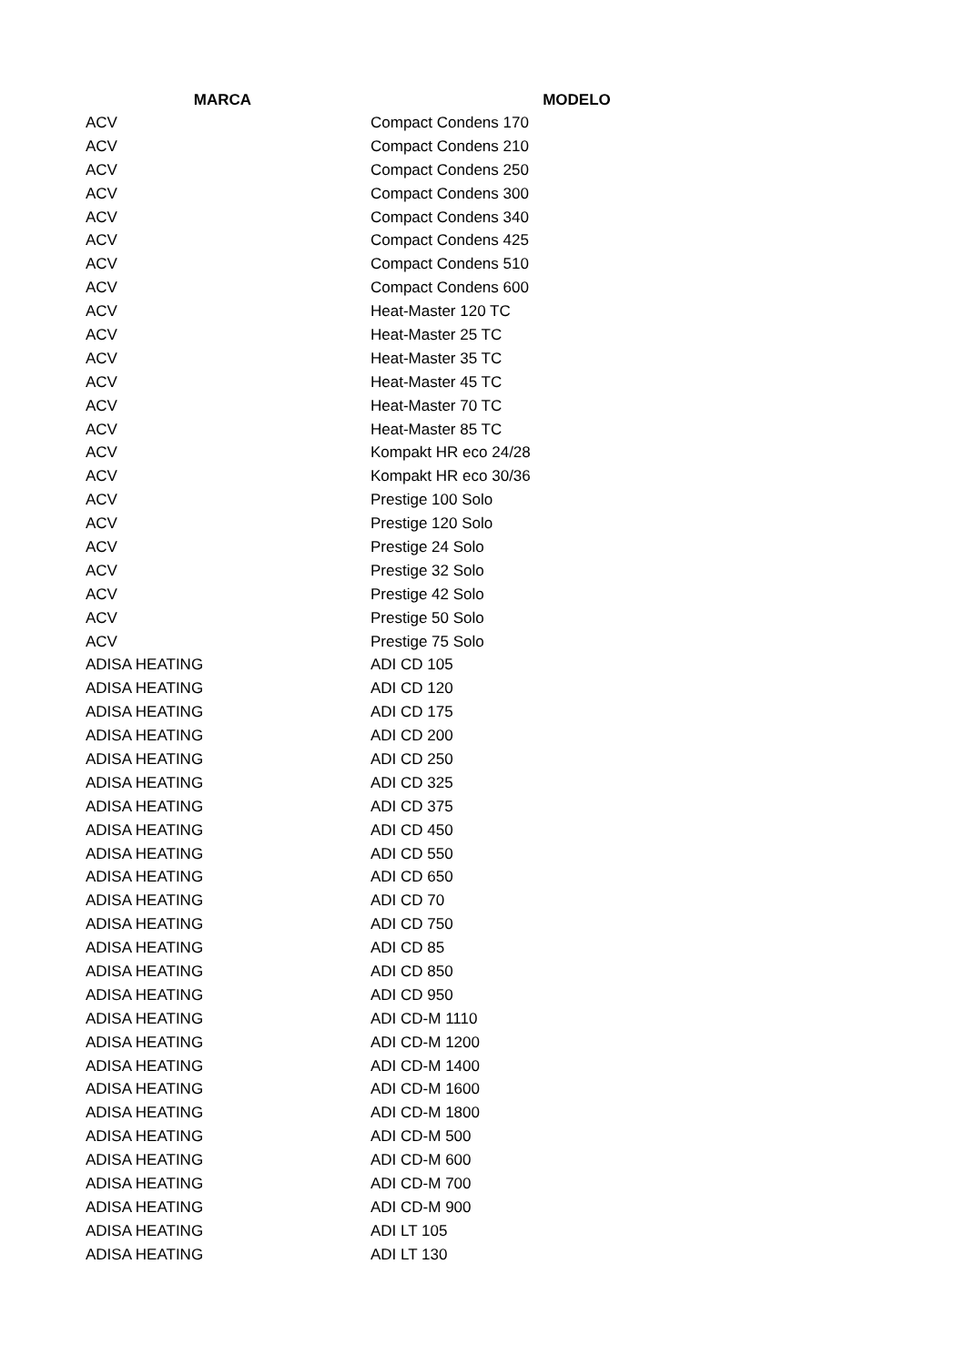| MARCA | MODELO |
| --- | --- |
| ACV | Compact Condens 170 |
| ACV | Compact Condens 210 |
| ACV | Compact Condens 250 |
| ACV | Compact Condens 300 |
| ACV | Compact Condens 340 |
| ACV | Compact Condens 425 |
| ACV | Compact Condens 510 |
| ACV | Compact Condens 600 |
| ACV | Heat-Master 120 TC |
| ACV | Heat-Master 25 TC |
| ACV | Heat-Master 35 TC |
| ACV | Heat-Master 45 TC |
| ACV | Heat-Master 70 TC |
| ACV | Heat-Master 85 TC |
| ACV | Kompakt HR eco 24/28 |
| ACV | Kompakt HR eco 30/36 |
| ACV | Prestige 100 Solo |
| ACV | Prestige 120 Solo |
| ACV | Prestige 24 Solo |
| ACV | Prestige 32 Solo |
| ACV | Prestige 42 Solo |
| ACV | Prestige 50 Solo |
| ACV | Prestige 75 Solo |
| ADISA HEATING | ADI CD 105 |
| ADISA HEATING | ADI CD 120 |
| ADISA HEATING | ADI CD 175 |
| ADISA HEATING | ADI CD 200 |
| ADISA HEATING | ADI CD 250 |
| ADISA HEATING | ADI CD 325 |
| ADISA HEATING | ADI CD 375 |
| ADISA HEATING | ADI CD 450 |
| ADISA HEATING | ADI CD 550 |
| ADISA HEATING | ADI CD 650 |
| ADISA HEATING | ADI CD 70 |
| ADISA HEATING | ADI CD 750 |
| ADISA HEATING | ADI CD 85 |
| ADISA HEATING | ADI CD 850 |
| ADISA HEATING | ADI CD 950 |
| ADISA HEATING | ADI CD-M 1110 |
| ADISA HEATING | ADI CD-M 1200 |
| ADISA HEATING | ADI CD-M 1400 |
| ADISA HEATING | ADI CD-M 1600 |
| ADISA HEATING | ADI CD-M 1800 |
| ADISA HEATING | ADI CD-M 500 |
| ADISA HEATING | ADI CD-M 600 |
| ADISA HEATING | ADI CD-M 700 |
| ADISA HEATING | ADI CD-M 900 |
| ADISA HEATING | ADI LT 105 |
| ADISA HEATING | ADI LT 130 |